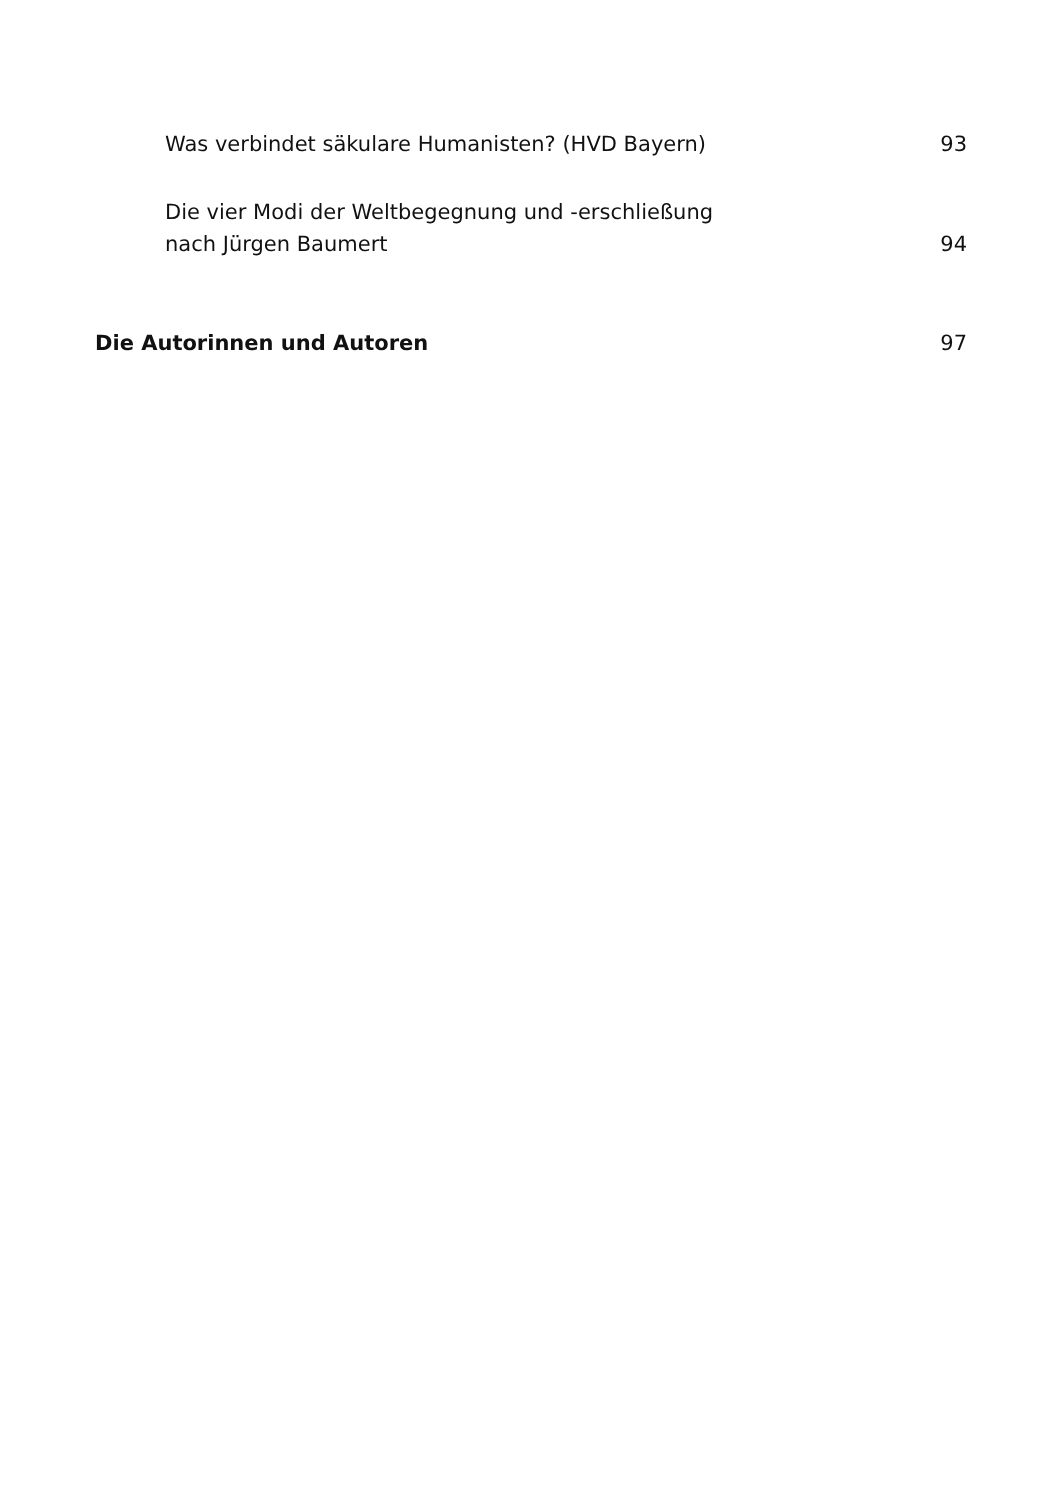Was verbindet säkulare Humanisten? (HVD Bayern) 93
Die vier Modi der Weltbegegnung und -erschließung
nach Jürgen Baumert
94
Die Autorinnen und Autoren 97